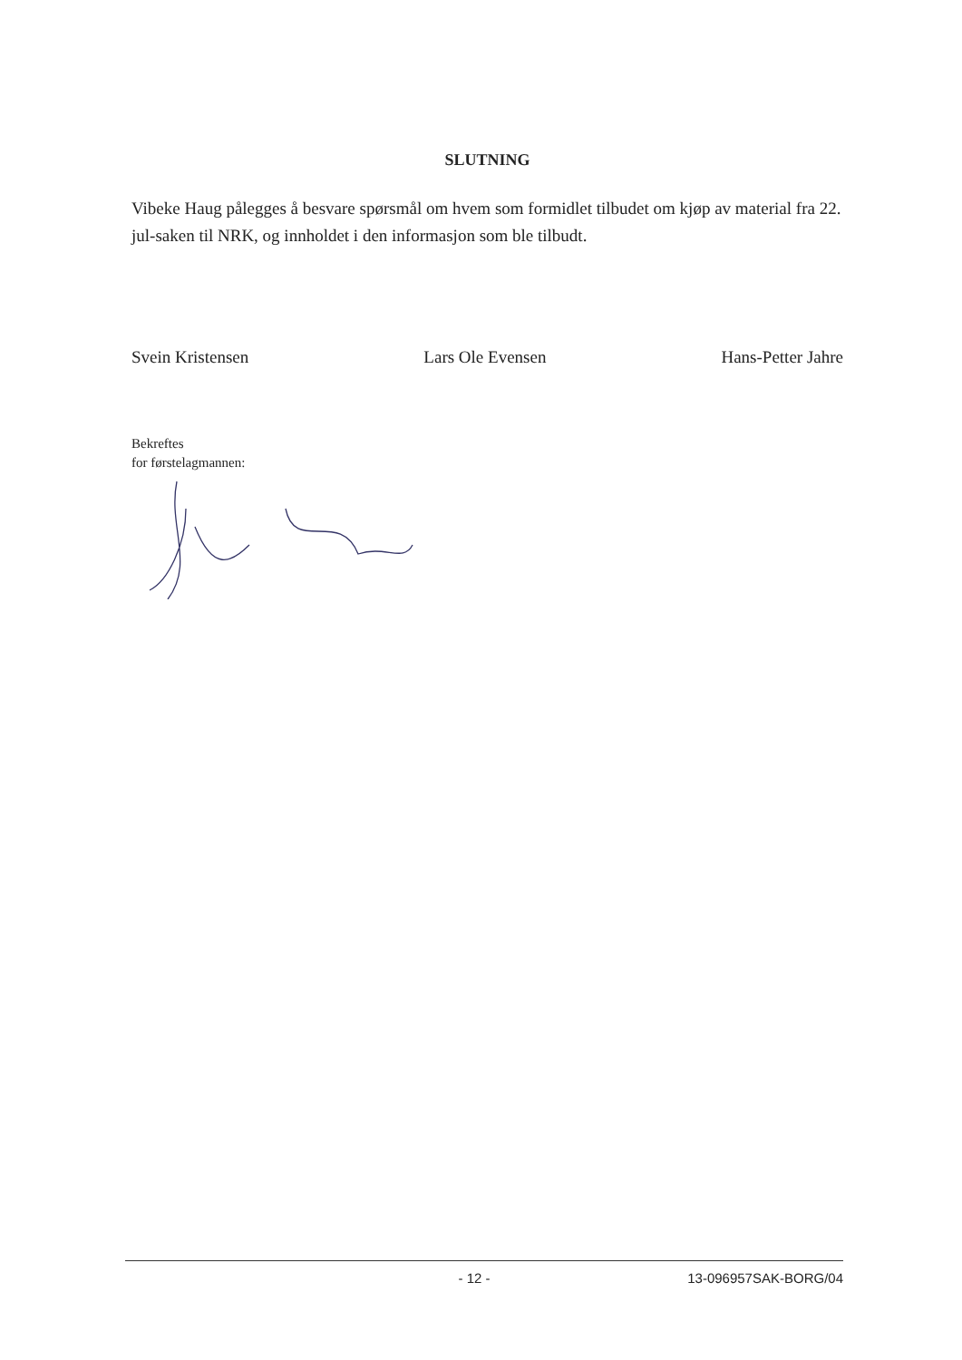SLUTNING
Vibeke Haug pålegges å besvare spørsmål om hvem som formidlet tilbudet om kjøp av material fra 22. jul-saken til NRK, og innholdet i den informasjon som ble tilbudt.
Svein Kristensen Lars Ole Evensen Hans-Petter Jahre
Bekreftes
for førstelagmannen:
- 12 - 13-096957SAK-BORG/04